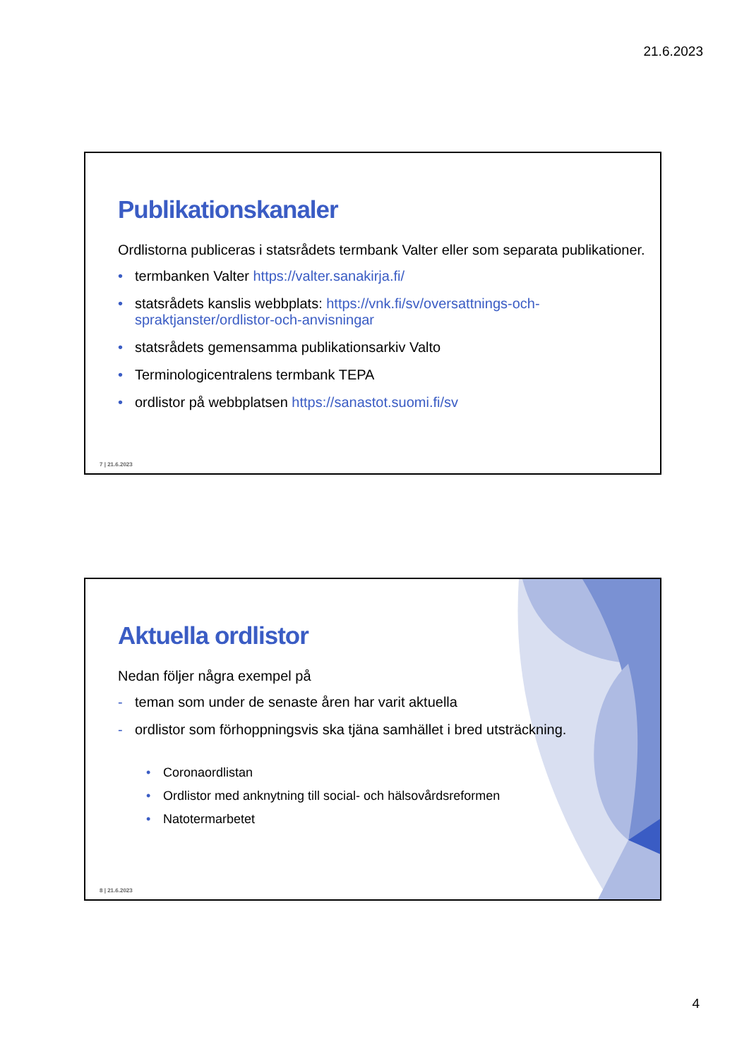21.6.2023
Publikationskanaler
Ordlistorna publiceras i statsrådets termbank Valter eller som separata publikationer.
• termbanken Valter https://valter.sanakirja.fi/
• statsrådets kanslis webbplats: https://vnk.fi/sv/oversattnings-och-spraktjanster/ordlistor-och-anvisningar
• statsrådets gemensamma publikationsarkiv Valto
• Terminologicentralens termbank TEPA
• ordlistor på webbplatsen https://sanastot.suomi.fi/sv
7 | 21.6.2023
Aktuella ordlistor
Nedan följer några exempel på
- teman som under de senaste åren har varit aktuella
- ordlistor som förhoppningsvis ska tjäna samhället i bred utsträckning.
• Coronaordlistan
• Ordlistor med anknytning till social- och hälsovårdsreformen
• Natotermarbetet
8 | 21.6.2023
4